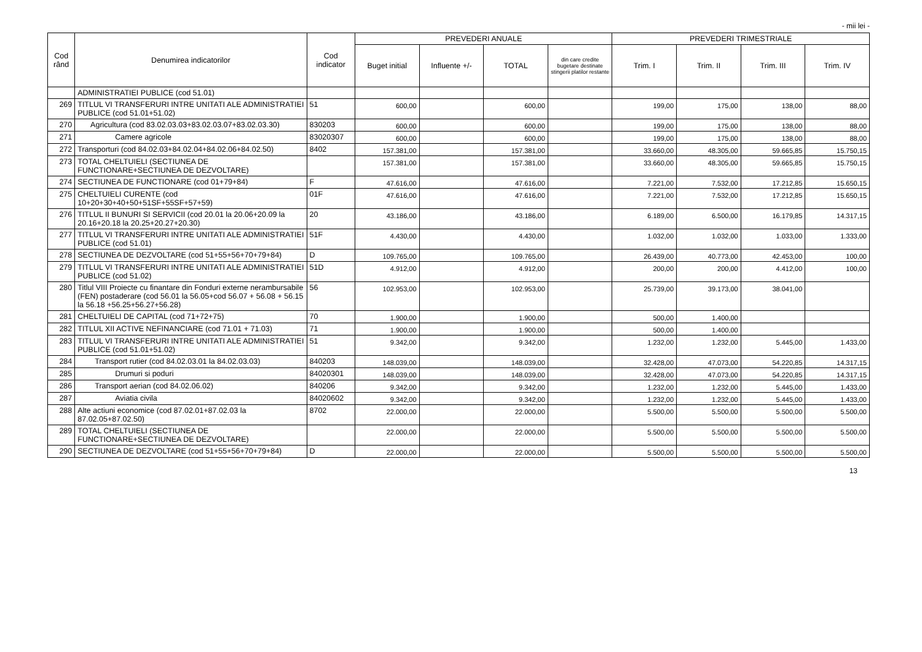- mii lei -
| Cod rând | Denumirea indicatorilor | Cod indicator | PREVEDERI ANUALE | | | | PREVEDERI TRIMESTRIALE | | | |
| --- | --- | --- | --- | --- | --- | --- | --- | --- | --- | --- |
| | | | Buget initial | Influente +/- | TOTAL | din care credite bugetare destinate stingerii platilor restante | Trim. I | Trim. II | Trim. III | Trim. IV |
| | ADMINISTRATIEI PUBLICE (cod 51.01) | | | | | | | | | |
| 269 | TITLUL VI TRANSFERURI INTRE UNITATI ALE ADMINISTRATIEI PUBLICE (cod 51.01+51.02) | 51 | 600,00 | | 600,00 | | 199,00 | 175,00 | 138,00 | 88,00 |
| 270 | Agricultura (cod 83.02.03.03+83.02.03.07+83.02.03.30) | 830203 | 600,00 | | 600,00 | | 199,00 | 175,00 | 138,00 | 88,00 |
| 271 | Camere agricole | 83020307 | 600,00 | | 600,00 | | 199,00 | 175,00 | 138,00 | 88,00 |
| 272 | Transporturi (cod 84.02.03+84.02.04+84.02.06+84.02.50) | 8402 | 157.381,00 | | 157.381,00 | | 33.660,00 | 48.305,00 | 59.665,85 | 15.750,15 |
| 273 | TOTAL CHELTUIELI (SECTIUNEA DE FUNCTIONARE+SECTIUNEA DE DEZVOLTARE) | | 157.381,00 | | 157.381,00 | | 33.660,00 | 48.305,00 | 59.665,85 | 15.750,15 |
| 274 | SECTIUNEA DE FUNCTIONARE (cod 01+79+84) | F | 47.616,00 | | 47.616,00 | | 7.221,00 | 7.532,00 | 17.212,85 | 15.650,15 |
| 275 | CHELTUIELI CURENTE (cod 10+20+30+40+50+51SF+55SF+57+59) | 01F | 47.616,00 | | 47.616,00 | | 7.221,00 | 7.532,00 | 17.212,85 | 15.650,15 |
| 276 | TITLUL II BUNURI SI SERVICII (cod 20.01 la 20.06+20.09 la 20.16+20.18 la 20.25+20.27+20.30) | 20 | 43.186,00 | | 43.186,00 | | 6.189,00 | 6.500,00 | 16.179,85 | 14.317,15 |
| 277 | TITLUL VI TRANSFERURI INTRE UNITATI ALE ADMINISTRATIEI PUBLICE (cod 51.01) | 51F | 4.430,00 | | 4.430,00 | | 1.032,00 | 1.032,00 | 1.033,00 | 1.333,00 |
| 278 | SECTIUNEA DE DEZVOLTARE (cod 51+55+56+70+79+84) | D | 109.765,00 | | 109.765,00 | | 26.439,00 | 40.773,00 | 42.453,00 | 100,00 |
| 279 | TITLUL VI TRANSFERURI INTRE UNITATI ALE ADMINISTRATIEI PUBLICE (cod 51.02) | 51D | 4.912,00 | | 4.912,00 | | 200,00 | 200,00 | 4.412,00 | 100,00 |
| 280 | Titlul VIII Proiecte cu finantare din Fonduri externe nerambursabile (FEN) postaderare (cod 56.01 la 56.05+cod 56.07 + 56.08 + 56.15 la 56.18 +56.25+56.27+56.28) | 56 | 102.953,00 | | 102.953,00 | | 25.739,00 | 39.173,00 | 38.041,00 | |
| 281 | CHELTUIELI DE CAPITAL (cod 71+72+75) | 70 | 1.900,00 | | 1.900,00 | | 500,00 | 1.400,00 | | |
| 282 | TITLUL XII ACTIVE NEFINANCIARE (cod 71.01 + 71.03) | 71 | 1.900,00 | | 1.900,00 | | 500,00 | 1.400,00 | | |
| 283 | TITLUL VI TRANSFERURI INTRE UNITATI ALE ADMINISTRATIEI PUBLICE (cod 51.01+51.02) | 51 | 9.342,00 | | 9.342,00 | | 1.232,00 | 1.232,00 | 5.445,00 | 1.433,00 |
| 284 | Transport rutier (cod 84.02.03.01 la 84.02.03.03) | 840203 | 148.039,00 | | 148.039,00 | | 32.428,00 | 47.073,00 | 54.220,85 | 14.317,15 |
| 285 | Drumuri si poduri | 84020301 | 148.039,00 | | 148.039,00 | | 32.428,00 | 47.073,00 | 54.220,85 | 14.317,15 |
| 286 | Transport aerian (cod 84.02.06.02) | 840206 | 9.342,00 | | 9.342,00 | | 1.232,00 | 1.232,00 | 5.445,00 | 1.433,00 |
| 287 | Aviatia civila | 84020602 | 9.342,00 | | 9.342,00 | | 1.232,00 | 1.232,00 | 5.445,00 | 1.433,00 |
| 288 | Alte actiuni economice (cod 87.02.01+87.02.03 la 87.02.05+87.02.50) | 8702 | 22.000,00 | | 22.000,00 | | 5.500,00 | 5.500,00 | 5.500,00 | 5.500,00 |
| 289 | TOTAL CHELTUIELI (SECTIUNEA DE FUNCTIONARE+SECTIUNEA DE DEZVOLTARE) | | 22.000,00 | | 22.000,00 | | 5.500,00 | 5.500,00 | 5.500,00 | 5.500,00 |
| 290 | SECTIUNEA DE DEZVOLTARE (cod 51+55+56+70+79+84) | D | 22.000,00 | | 22.000,00 | | 5.500,00 | 5.500,00 | 5.500,00 | 5.500,00 |
13